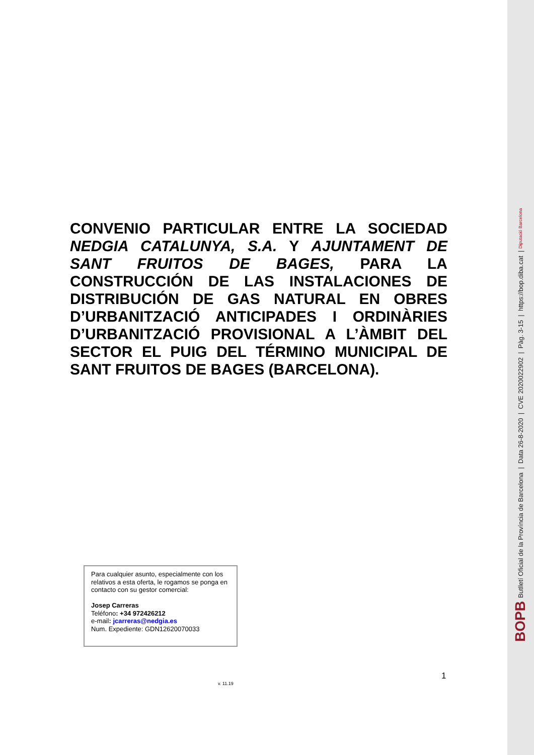CONVENIO PARTICULAR ENTRE LA SOCIEDAD NEDGIA CATALUNYA, S.A. Y AJUNTAMENT DE SANT FRUITOS DE BAGES, PARA LA CONSTRUCCIÓN DE LAS INSTALACIONES DE DISTRIBUCIÓN DE GAS NATURAL EN OBRES D’URBANITZACIÓ ANTICIPADES I ORDINÀRIES D’URBANITZACIÓ PROVISIONAL A L’ÀMBIT DEL SECTOR EL PUIG DEL TÉRMINO MUNICIPAL DE SANT FRUITOS DE BAGES (BARCELONA).
Para cualquier asunto, especialmente con los relativos a esta oferta, le rogamos se ponga en contacto con su gestor comercial:
Josep Carreras
Teléfono: +34 972426212
e-mail: jcarreras@nedgia.es
Num. Expediente: GDN12620070033
1
v. 11.19
BOPB Butlletí Oficial de la Província de Barcelona | Data 26-8-2020 | CVE 2020022902 | Pàg. 3-15 | https://bop.diba.cat | Diputació Barcelona